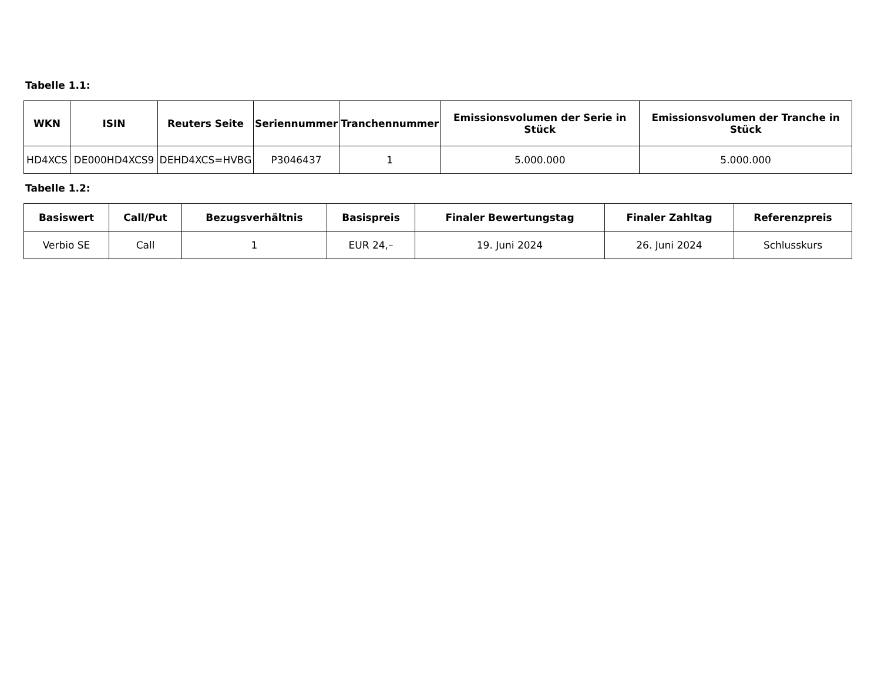Tabelle 1.1:
| WKN | ISIN | Reuters Seite | Seriennummer | Tranchennummer | Emissionsvolumen der Serie in Stück | Emissionsvolumen der Tranche in Stück |
| --- | --- | --- | --- | --- | --- | --- |
| HD4XCS | DE000HD4XCS9 | DEHD4XCS=HVBG | P3046437 | 1 | 5.000.000 | 5.000.000 |
Tabelle 1.2:
| Basiswert | Call/Put | Bezugsverhältnis | Basispreis | Finaler Bewertungstag | Finaler Zahltag | Referenzpreis |
| --- | --- | --- | --- | --- | --- | --- |
| Verbio SE | Call | 1 | EUR 24,– | 19. Juni 2024 | 26. Juni 2024 | Schlusskurs |